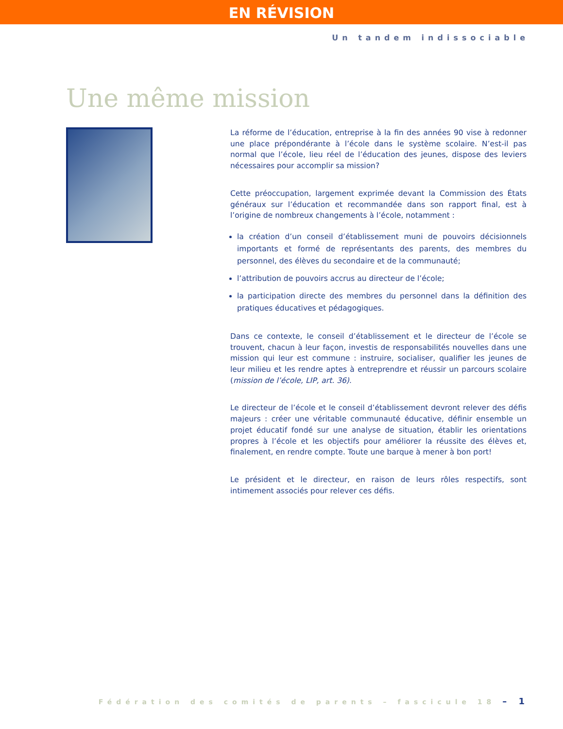EN RÉVISION
Un tandem indissociable
Une même mission
La réforme de l’éducation, entreprise à la fin des années 90 vise à redonner une place prépondérante à l’école dans le système scolaire. N’est-il pas normal que l’école, lieu réel de l’éducation des jeunes, dispose des leviers nécessaires pour accomplir sa mission?
Cette préoccupation, largement exprimée devant la Commission des États généraux sur l’éducation et recommandée dans son rapport final, est à l’origine de nombreux changements à l’école, notamment :
la création d’un conseil d’établissement muni de pouvoirs décisionnels importants et formé de représentants des parents, des membres du personnel, des élèves du secondaire et de la communauté;
l’attribution de pouvoirs accrus au directeur de l’école;
la participation directe des membres du personnel dans la définition des pratiques éducatives et pédagogiques.
Dans ce contexte, le conseil d’établissement et le directeur de l’école se trouvent, chacun à leur façon, investis de responsabilités nouvelles dans une mission qui leur est commune : instruire, socialiser, qualifier les jeunes de leur milieu et les rendre aptes à entreprendre et réussir un parcours scolaire (mission de l’école, LIP, art. 36).
Le directeur de l’école et le conseil d’établissement devront relever des défis majeurs : créer une véritable communauté éducative, définir ensemble un projet éducatif fondé sur une analyse de situation, établir les orientations propres à l’école et les objectifs pour améliorer la réussite des élèves et, finalement, en rendre compte. Toute une barque à mener à bon port!
Le président et le directeur, en raison de leurs rôles respectifs, sont intimement associés pour relever ces défis.
Fédération des comités de parents – fascicule 18 – 1